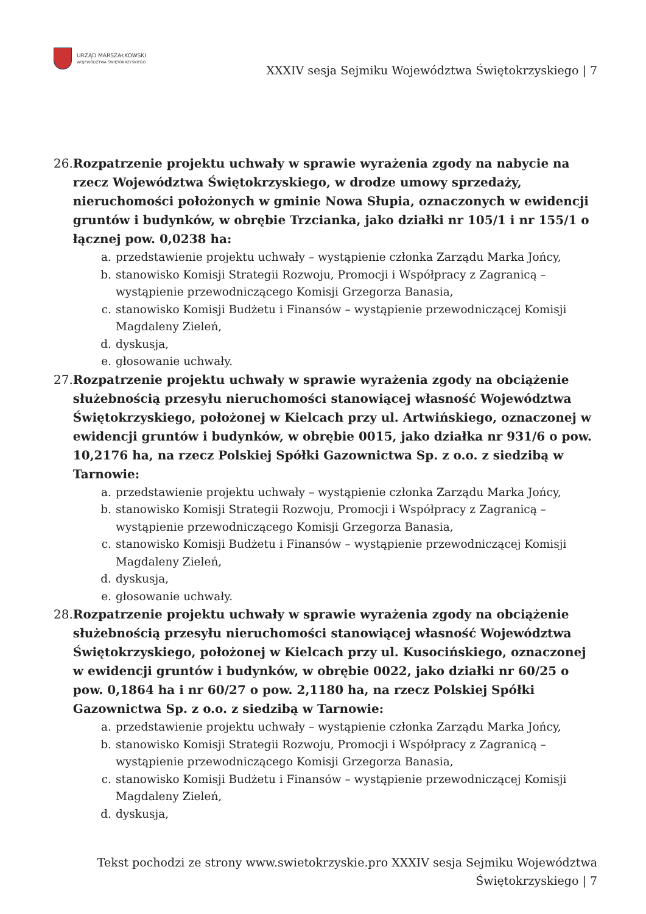URZĄD MARSZAŁKOWSKI
WOJEWÓDZTWA ŚWIĘTOKRZYSKIEGO
XXXIV sesja Sejmiku Województwa Świętokrzyskiego | 7
26. Rozpatrzenie projektu uchwały w sprawie wyrażenia zgody na nabycie na rzecz Województwa Świętokrzyskiego, w drodze umowy sprzedaży, nieruchomości położonych w gminie Nowa Słupia, oznaczonych w ewidencji gruntów i budynków, w obrębie Trzcianka, jako działki nr 105/1 i nr 155/1 o łącznej pow. 0,0238 ha:
a. przedstawienie projektu uchwały – wystąpienie członka Zarządu Marka Jońcy,
b. stanowisko Komisji Strategii Rozwoju, Promocji i Współpracy z Zagranicą – wystąpienie przewodniczącego Komisji Grzegorza Banasia,
c. stanowisko Komisji Budżetu i Finansów – wystąpienie przewodniczącej Komisji Magdaleny Zieleń,
d. dyskusja,
e. głosowanie uchwały.
27. Rozpatrzenie projektu uchwały w sprawie wyrażenia zgody na obciążenie służebnością przesyłu nieruchomości stanowiącej własność Województwa Świętokrzyskiego, położonej w Kielcach przy ul. Artwińskiego, oznaczonej w ewidencji gruntów i budynków, w obrębie 0015, jako działka nr 931/6 o pow. 10,2176 ha, na rzecz Polskiej Spółki Gazownictwa Sp. z o.o. z siedzibą w Tarnowie:
a. przedstawienie projektu uchwały – wystąpienie członka Zarządu Marka Jońcy,
b. stanowisko Komisji Strategii Rozwoju, Promocji i Współpracy z Zagranicą – wystąpienie przewodniczącego Komisji Grzegorza Banasia,
c. stanowisko Komisji Budżetu i Finansów – wystąpienie przewodniczącej Komisji Magdaleny Zieleń,
d. dyskusja,
e. głosowanie uchwały.
28. Rozpatrzenie projektu uchwały w sprawie wyrażenia zgody na obciążenie służebnością przesyłu nieruchomości stanowiącej własność Województwa Świętokrzyskiego, położonej w Kielcach przy ul. Kusocińskiego, oznaczonej w ewidencji gruntów i budynków, w obrębie 0022, jako działki nr 60/25 o pow. 0,1864 ha i nr 60/27 o pow. 2,1180 ha, na rzecz Polskiej Spółki Gazownictwa Sp. z o.o. z siedzibą w Tarnowie:
a. przedstawienie projektu uchwały – wystąpienie członka Zarządu Marka Jońcy,
b. stanowisko Komisji Strategii Rozwoju, Promocji i Współpracy z Zagranicą – wystąpienie przewodniczącego Komisji Grzegorza Banasia,
c. stanowisko Komisji Budżetu i Finansów – wystąpienie przewodniczącej Komisji Magdaleny Zieleń,
d. dyskusja,
Tekst pochodzi ze strony www.swietokrzyskie.pro XXXIV sesja Sejmiku Województwa Świętokrzyskiego | 7